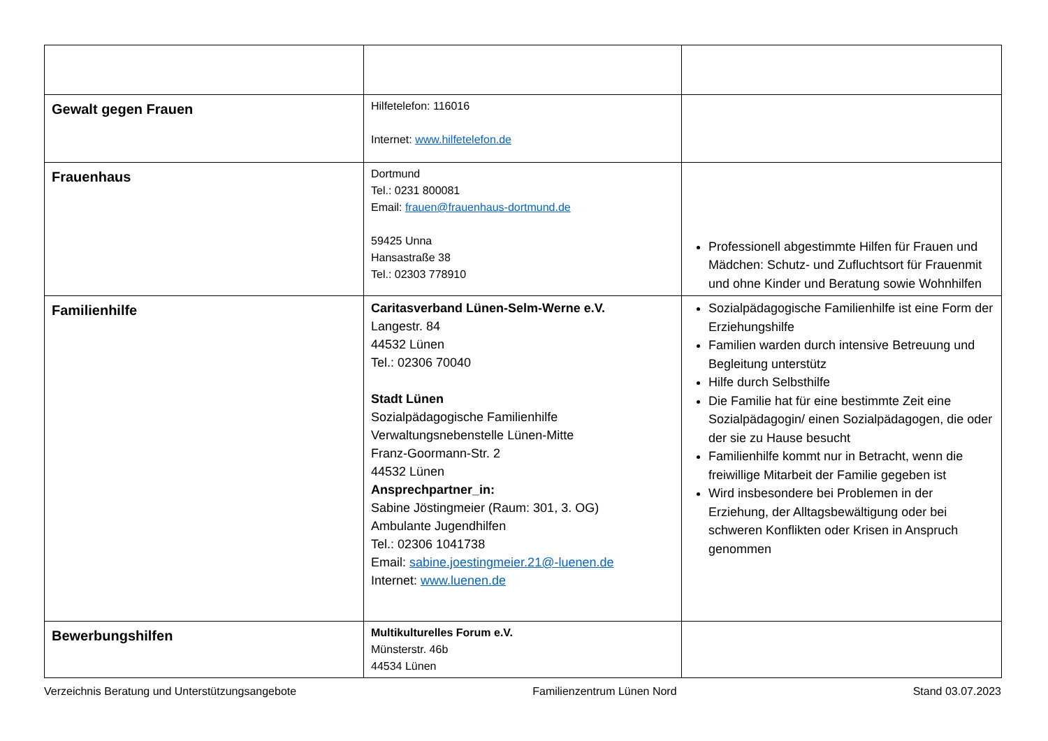| Gewalt gegen Frauen | Hilfetelefon: 116016 Internet: www.hilfetelefon.de | |
| Frauenhaus | Dortmund Tel.: 0231 800081 Email: frauen@frauenhaus-dortmund.de 59425 Unna Hansastraße 38 Tel.: 02303 778910 | Professionell abgestimmte Hilfen für Frauen und Mädchen: Schutz- und Zufluchtsort für Frauenmit und ohne Kinder und Beratung sowie Wohnhilfen |
| Familienhilfe | Caritasverband Lünen-Selm-Werne e.V. Langestr. 84 44532 Lünen Tel.: 02306 70040 Stadt Lünen Sozialpädagogische Familienhilfe Verwaltungsnebenstelle Lünen-Mitte Franz-Goormann-Str. 2 44532 Lünen Ansprechpartner_in: Sabine Jöstingmeier (Raum: 301, 3. OG) Ambulante Jugendhilfen Tel.: 02306 1041738 Email: sabine.joestingmeier.21@-luenen.de Internet: www.luenen.de | Sozialpädagogische Familienhilfe ist eine Form der Erziehungshilfe Familien warden durch intensive Betreuung und Begleitung unterstütz Hilfe durch Selbsthilfe Die Familie hat für eine bestimmte Zeit eine Sozialpädagogin/ einen Sozialpädagogen, die oder der sie zu Hause besucht Familienhilfe kommt nur in Betracht, wenn die freiwillige Mitarbeit der Familie gegeben ist Wird insbesondere bei Problemen in der Erziehung, der Alltagsbewältigung oder bei schweren Konflikten oder Krisen in Anspruch genommen |
| Bewerbungshilfen | Multikulturelles Forum e.V. Münsterstr. 46b 44534 Lünen | |
Verzeichnis Beratung und Unterstützungsangebote Familienzentrum Lünen Nord Stand 03.07.2023